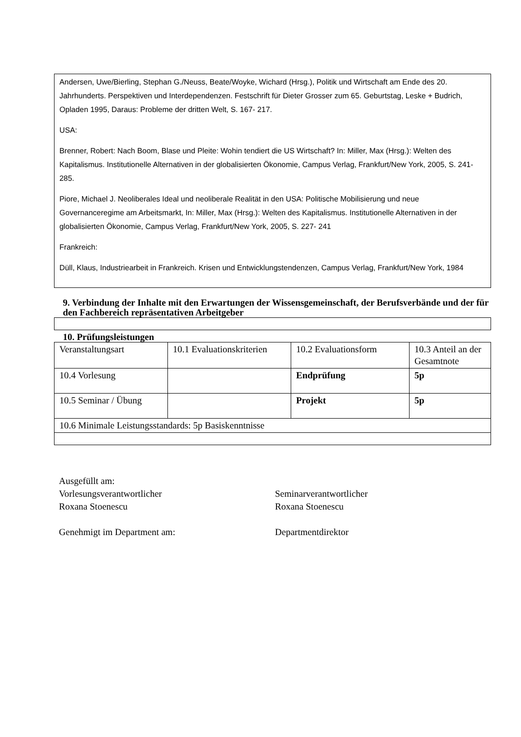Andersen, Uwe/Bierling, Stephan G./Neuss, Beate/Woyke, Wichard (Hrsg.), Politik und Wirtschaft am Ende des 20. Jahrhunderts. Perspektiven und Interdependenzen. Festschrift für Dieter Grosser zum 65. Geburtstag, Leske + Budrich, Opladen 1995, Daraus: Probleme der dritten Welt, S. 167- 217.
USA:
Brenner, Robert: Nach Boom, Blase und Pleite: Wohin tendiert die US Wirtschaft? In: Miller, Max (Hrsg.): Welten des Kapitalismus. Institutionelle Alternativen in der globalisierten Ökonomie, Campus Verlag, Frankfurt/New York, 2005, S. 241- 285.
Piore, Michael J. Neoliberales Ideal und neoliberale Realität in den USA: Politische Mobilisierung und neue Governanceregime am Arbeitsmarkt, In: Miller, Max (Hrsg.): Welten des Kapitalismus. Institutionelle Alternativen in der globalisierten Ökonomie, Campus Verlag, Frankfurt/New York, 2005, S. 227- 241
Frankreich:
Düll, Klaus, Industriearbeit in Frankreich. Krisen und Entwicklungstendenzen, Campus Verlag, Frankfurt/New York, 1984
9. Verbindung der Inhalte mit den Erwartungen der Wissensgemeinschaft, der Berufsverbände und der für den Fachbereich repräsentativen Arbeitgeber
10. Prüfungsleistungen
| Veranstaltungsart | 10.1 Evaluationskriterien | 10.2 Evaluationsform | 10.3 Anteil an der Gesamtnote |
| 10.4 Vorlesung | | Endprüfung | 5p |
| 10.5 Seminar / Übung | | Projekt | 5p |
| 10.6 Minimale Leistungsstandards: 5p Basiskenntnisse | | | |
Ausgefüllt am:
Vorlesungsverantwortlicher
Roxana Stoenescu
Genehmigt im Department am:
Seminarverantwortlicher
Roxana Stoenescu
Departmentdirektor